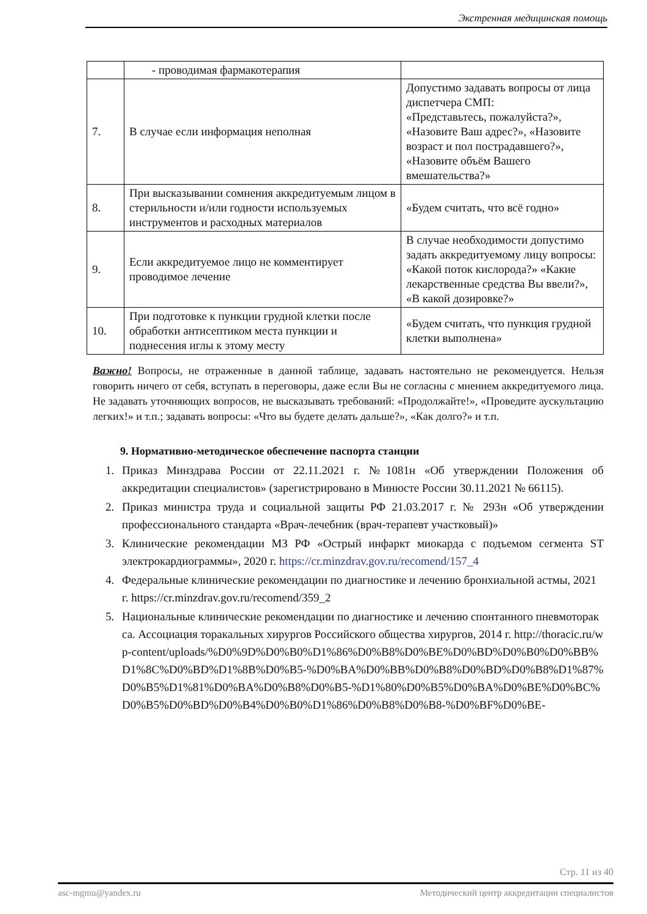Экстренная медицинская помощь
| | - проводимая фармакотерапия | |
| 7. | В случае если информация неполная | Допустимо задавать вопросы от лица диспетчера СМП: «Представьтесь, пожалуйста?», «Назовите Ваш адрес?», «Назовите возраст и пол пострадавшего?», «Назовите объём Вашего вмешательства?» |
| 8. | При высказывании сомнения аккредитуемым лицом в стерильности и/или годности используемых инструментов и расходных материалов | «Будем считать, что всё годно» |
| 9. | Если аккредитуемое лицо не комментирует проводимое лечение | В случае необходимости допустимо задать аккредитуемому лицу вопросы: «Какой поток кислорода?» «Какие лекарственные средства Вы ввели?», «В какой дозировке?» |
| 10. | При подготовке к пункции грудной клетки после обработки антисептиком места пункции и поднесения иглы к этому месту | «Будем считать, что пункция грудной клетки выполнена» |
Важно! Вопросы, не отраженные в данной таблице, задавать настоятельно не рекомендуется. Нельзя говорить ничего от себя, вступать в переговоры, даже если Вы не согласны с мнением аккредитуемого лица. Не задавать уточняющих вопросов, не высказывать требований: «Продолжайте!», «Проведите аускультацию легких!» и т.п.; задавать вопросы: «Что вы будете делать дальше?», «Как долго?» и т.п.
9. Нормативно-методическое обеспечение паспорта станции
1. Приказ Минздрава России от 22.11.2021 г. №1081н «Об утверждении Положения об аккредитации специалистов» (зарегистрировано в Минюсте России 30.11.2021 № 66115).
2. Приказ министра труда и социальной защиты РФ 21.03.2017 г. № 293н «Об утверждении профессионального стандарта «Врач-лечебник (врач-терапевт участковый)»
3. Клинические рекомендации МЗ РФ «Острый инфаркт миокарда с подъемом сегмента ST электрокардиограммы», 2020 г. https://cr.minzdrav.gov.ru/recomend/157_4
4. Федеральные клинические рекомендации по диагностике и лечению бронхиальной астмы, 2021 г. https://cr.minzdrav.gov.ru/recomend/359_2
5. Национальные клинические рекомендации по диагностике и лечению спонтанного пневмоторакса. Ассоциация торакальных хирургов Российского общества хирургов, 2014 г. http://thoracic.ru/wp-content/uploads/%D0%9D%D0%B0%D1%86%D0%B8%D0%BE%D0%BD%D0%B0%D0%BB%D1%8C%D0%BD%D1%8B%D0%B5-%D0%BA%D0%BB%D0%B8%D0%BD%D0%B8%D1%87%D0%B5%D1%81%D0%BA%D0%B8%D0%B5-%D1%80%D0%B5%D0%BA%D0%BE%D0%BC%D0%B5%D0%BD%D0%B4%D0%B0%D1%86%D0%B8%D0%B8-%D0%BF%D0%BE-
Стр. 11 из 40
asc-mgmu@yandex.ru Методический центр аккредитации специалистов